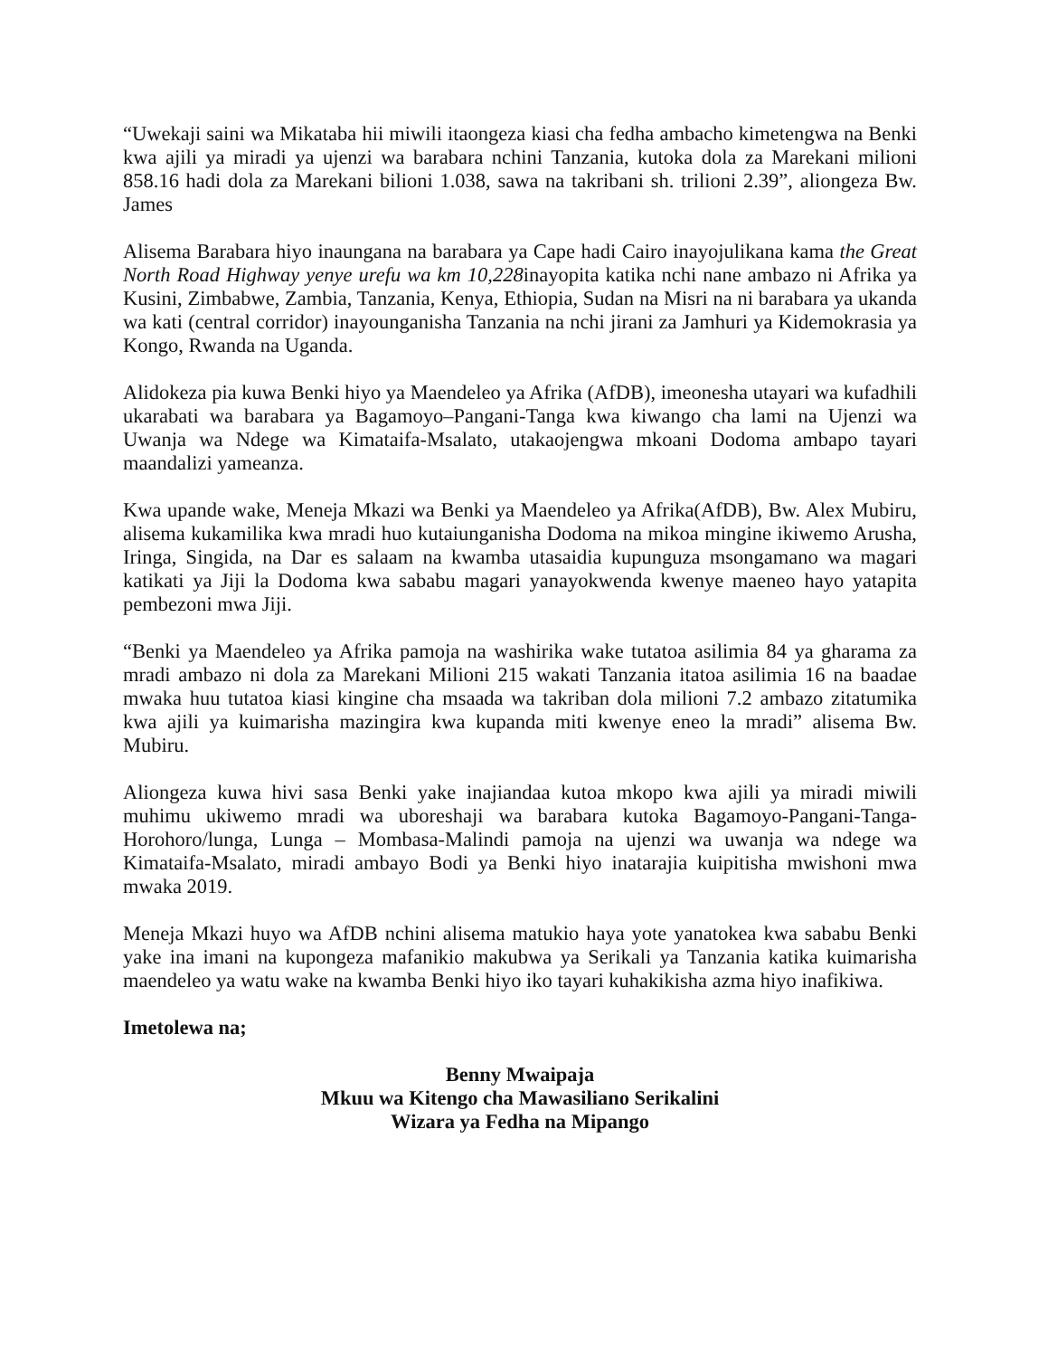“Uwekaji saini wa Mikataba hii miwili itaongeza kiasi cha fedha ambacho kimetengwa na Benki kwa ajili ya miradi ya ujenzi wa barabara nchini Tanzania, kutoka dola za Marekani milioni 858.16 hadi dola za Marekani bilioni 1.038, sawa na takribani sh. trilioni 2.39”, aliongeza Bw. James
Alisema Barabara hiyo inaungana na barabara ya Cape hadi Cairo inayojulikana kama the Great North Road Highway yenye urefu wa km 10,228inayopita katika nchi nane ambazo ni Afrika ya Kusini, Zimbabwe, Zambia, Tanzania, Kenya, Ethiopia, Sudan na Misri na ni barabara ya ukanda wa kati (central corridor) inayounganisha Tanzania na nchi jirani za Jamhuri ya Kidemokrasia ya Kongo, Rwanda na Uganda.
Alidokeza pia kuwa Benki hiyo ya Maendeleo ya Afrika (AfDB), imeonesha utayari wa kufadhili ukarabati wa barabara ya Bagamoyo–Pangani-Tanga kwa kiwango cha lami na Ujenzi wa Uwanja wa Ndege wa Kimataifa-Msalato, utakaojengwa mkoani Dodoma ambapo tayari maandalizi yameanza.
Kwa upande wake, Meneja Mkazi wa Benki ya Maendeleo ya Afrika(AfDB), Bw. Alex Mubiru, alisema kukamilika kwa mradi huo kutaiunganisha Dodoma na mikoa mingine ikiwemo Arusha, Iringa, Singida, na Dar es salaam na kwamba utasaidia kupunguza msongamano wa magari katikati ya Jiji la Dodoma kwa sababu magari yanayokwenda kwenye maeneo hayo yatapita pembezoni mwa Jiji.
“Benki ya Maendeleo ya Afrika pamoja na washirika wake tutatoa asilimia 84 ya gharama za mradi ambazo ni dola za Marekani Milioni 215 wakati Tanzania itatoa asilimia 16 na baadae mwaka huu tutatoa kiasi kingine cha msaada wa takriban dola milioni 7.2 ambazo zitatumika kwa ajili ya kuimarisha mazingira kwa kupanda miti kwenye eneo la mradi” alisema Bw. Mubiru.
Aliongeza kuwa hivi sasa Benki yake inajiandaa kutoa mkopo kwa ajili ya miradi miwili muhimu ukiwemo mradi wa uboreshaji wa barabara kutoka Bagamoyo-Pangani-Tanga-Horohoro/lunga, Lunga – Mombasa-Malindi pamoja na ujenzi wa uwanja wa ndege wa Kimataifa-Msalato, miradi ambayo Bodi ya Benki hiyo inatarajia kuipitisha mwishoni mwa mwaka 2019.
Meneja Mkazi huyo wa AfDB nchini alisema matukio haya yote yanatokea kwa sababu Benki yake ina imani na kupongeza mafanikio makubwa ya Serikali ya Tanzania katika kuimarisha maendeleo ya watu wake na kwamba Benki hiyo iko tayari kuhakikisha azma hiyo inafikiwa.
Imetolewa na;
Benny Mwaipaja
Mkuu wa Kitengo cha Mawasiliano Serikalini
Wizara ya Fedha na Mipango